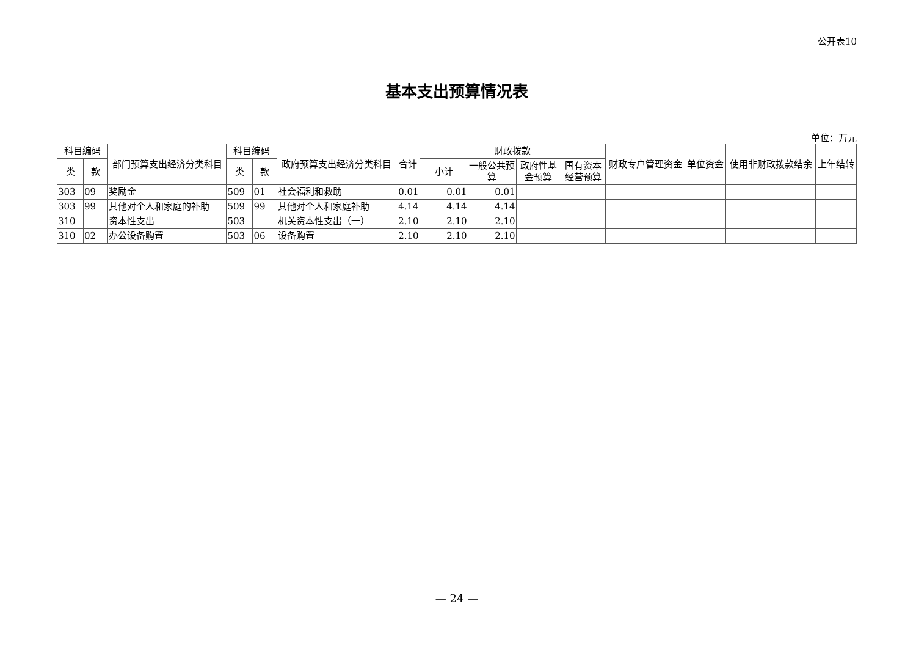公开表10
基本支出预算情况表
单位：万元
| 科目编码 | | 部门预算支出经济分类科目 | 科目编码 | | 政府预算支出经济分类科目 | 合计 | 财政拨款 | | | | 财政专户管理资金 | 单位资金 | 使用非财政拨款结余 | 上年结转 |
| --- | --- | --- | --- | --- | --- | --- | --- | --- | --- | --- | --- | --- | --- | --- |
| 类 | 款 | | 类 | 款 | | | 小计 | 一般公共预算 | 政府性基金预算 | 国有资本经营预算 | | | | |
| 303 | 09 | 奖励金 | 509 | 01 | 社会福利和救助 | 0.01 | 0.01 | 0.01 | | | | | | |
| 303 | 99 | 其他对个人和家庭的补助 | 509 | 99 | 其他对个人和家庭补助 | 4.14 | 4.14 | 4.14 | | | | | | |
| 310 | | 资本性支出 | 503 | | 机关资本性支出（一） | 2.10 | 2.10 | 2.10 | | | | | | |
| 310 | 02 | 办公设备购置 | 503 | 06 | 设备购置 | 2.10 | 2.10 | 2.10 | | | | | | |
— 24 —